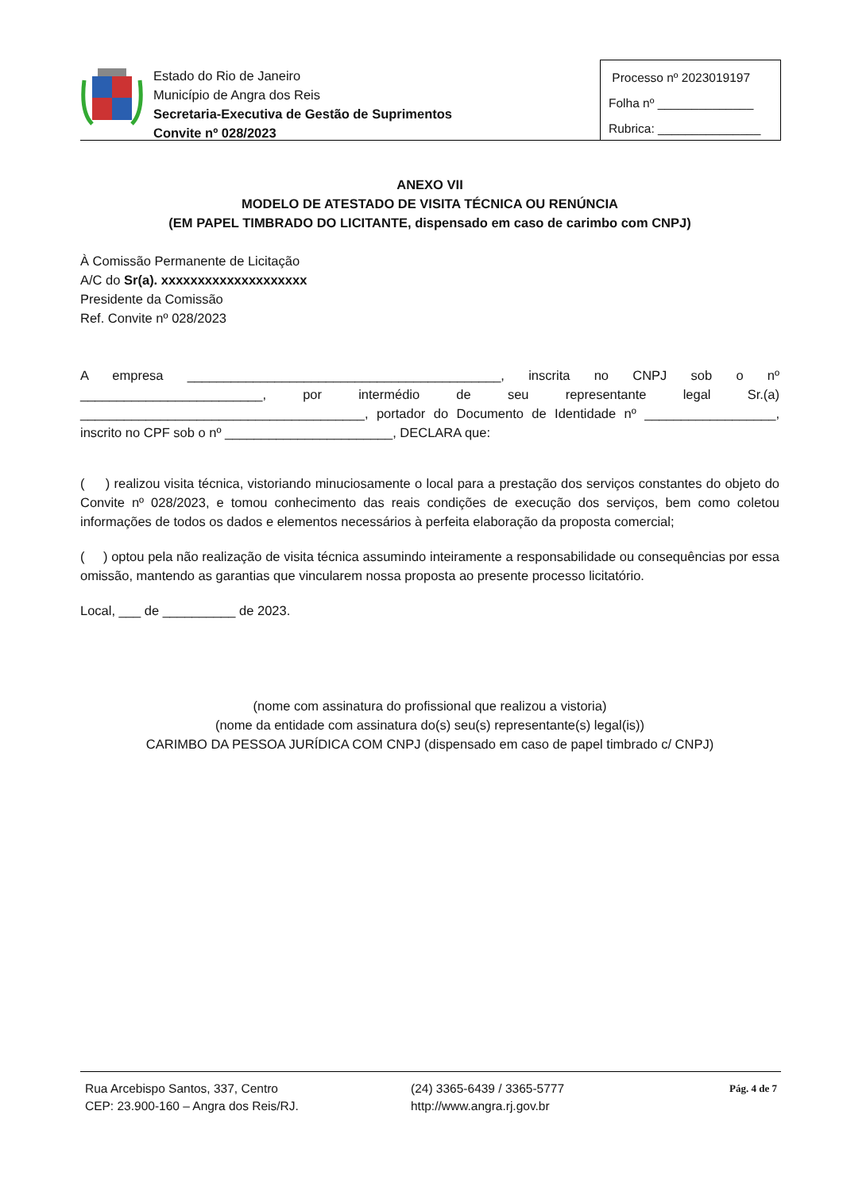Estado do Rio de Janeiro
Município de Angra dos Reis
Secretaria-Executiva de Gestão de Suprimentos
Convite nº 028/2023
Processo nº 2023019197
Folha nº ______________
Rubrica: _______________
ANEXO VII
MODELO DE ATESTADO DE VISITA TÉCNICA OU RENÚNCIA
(EM PAPEL TIMBRADO DO LICITANTE, dispensado em caso de carimbo com CNPJ)
À Comissão Permanente de Licitação
A/C do Sr(a). xxxxxxxxxxxxxxxxxxxx
Presidente da Comissão
Ref. Convite nº 028/2023
A empresa ___________________________________________, inscrita no CNPJ sob o nº _________________________, por intermédio de seu representante legal Sr.(a) _______________________________________, portador do Documento de Identidade nº __________________, inscrito no CPF sob o nº _______________________, DECLARA que:
( ) realizou visita técnica, vistoriando minuciosamente o local para a prestação dos serviços constantes do objeto do Convite nº 028/2023, e tomou conhecimento das reais condições de execução dos serviços, bem como coletou informações de todos os dados e elementos necessários à perfeita elaboração da proposta comercial;
( ) optou pela não realização de visita técnica assumindo inteiramente a responsabilidade ou consequências por essa omissão, mantendo as garantias que vincularem nossa proposta ao presente processo licitatório.
Local, ___ de __________ de 2023.
(nome com assinatura do profissional que realizou a vistoria)
(nome da entidade com assinatura do(s) seu(s) representante(s) legal(is))
CARIMBO DA PESSOA JURÍDICA COM CNPJ (dispensado em caso de papel timbrado c/ CNPJ)
Rua Arcebispo Santos, 337, Centro
CEP: 23.900-160 – Angra dos Reis/RJ.
(24) 3365-6439 / 3365-5777
http://www.angra.rj.gov.br
Pág. 4 de 7